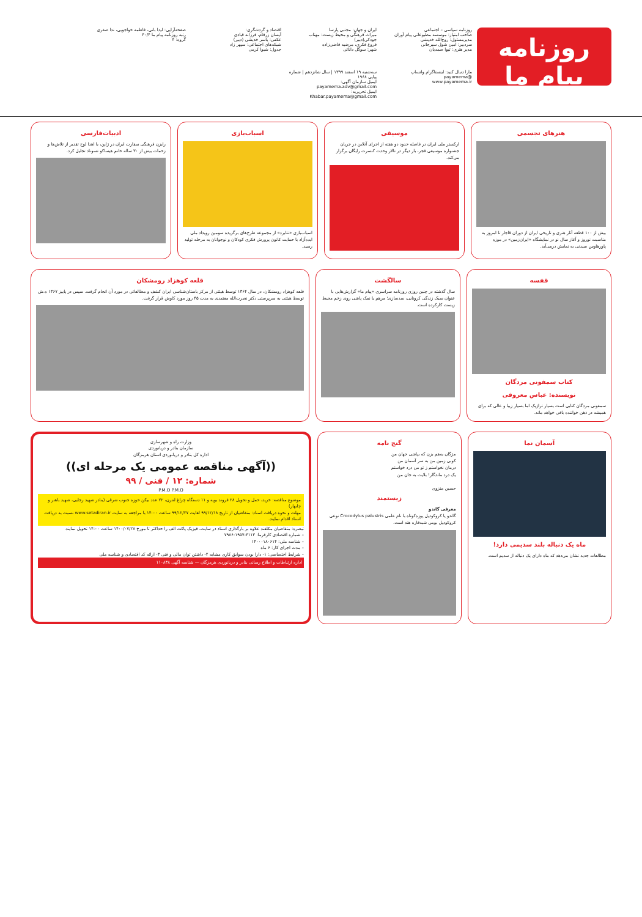روزنامه
پیام ما
روزنامه سیاسی – اجتماعی
صاحب امتیاز: موسسه مطبوعاتی پیام آوران
مدیرمسئول: روح‌الله خدیشی
سردبیر: امین شول سیرجانی
مدیر هنری: تیوا صمدیان
ایران و جهان: مجتبی پارسا
میراث فرهنگی و محیط زیست: مهتاب جودکی(دبیر)
فروغ فکری، مرضیه قاضی‌زاده
شهر: سوگل دانائی
اقتصاد و گردشگری:
آیسان زرفام، فرزانه قبادی
عکس: یاسر خدیشی (دبیر)
شبکه‌های اجتماعی: سپهر زاد
جدول: شیوا کرمی
صفحه‌آرایی: لیدا بانی، فاطمه خواجویی، ندا صفری
رتبه روزنامه پیام ما ۴۰/۴
گروه: ۴
مارا دنبال کنید: اینستاگرام واتساپ
@payamema
www.payamema.ir
سه‌شنبه ۱۹ اسفند ۱۳۹۹ | سال شانزدهم | شماره پیاپی ۱۹۶۸
ایمیل سازمان آگهی: payamema.adv@gmail.com
ایمیل تحریریه: Khabar.payamema@gmail.com
هنرهای تجسمی
بیش از ۱۰۰ قطعه آثار هنری و تاریخی ایران از دوران قاجار تا امروز به مناسبت نوروز و آغاز سال نو در نمایشگاه «ایران‌زمین» در موزه پاورهاوس سیدنی به نمایش درمی‌آید.
موسیقی
ارکستر ملی ایران در فاصله حدود دو هفته از اجرای آنلاین در جریان جشنواره موسیقی فجر، بار دیگر در تالار وحدت کنسرت رایگان برگزار می‌کند.
اسباب‌بازی
اسباب‌بازی «تتابرد» از مجموعه طرح‌های برگزیده سومین رویداد ملی ایده‌آزاد با حمایت کانون پرورش فکری کودکان و نوجوانان به مرحله تولید رسید.
ادبیات‌فارسی
رایزن فرهنگی سفارت ایران در ژاپن، با اهدا لوح تقدیر از تلاش‌ها و زحمات بیش از ۳۰ ساله خانم هیساکو تسوناد تجلیل کرد.
قفسه
کتاب سمفونی مردگان
نویسنده: عباس معروفی
سمفونی مردگان کتابی است بسیار تراژیک اما بسیار زیبا و عالی که برای همیشه در ذهن خواننده باقی خواهد ماند.
سالگشت
سال گذشته در چنین روزی روزنامه سراسری «پیام ما» گزارش‌هایی با عنوان سبک زندگی کرونایی، سدسازی؛ مرهم یا نمک پاشی روی زخم محیط زیست کارکرده است.
قلعه کوهزاد رومشکان
قلعه کوهزاد رومشکان، در سال ۱۳۶۴ توسط هیئتی از مرکز باستان‌شناسی ایران کشف و مطالعاتی در مورد آن انجام گرفت. سپس در پاییز ۱۳۶۷ ه.ش توسط هیئتی به سرپرستی دکتر نصرت‌الله معتمدی به مدت ۴۵ روز مورد کاوش قرار گرفت.
آسمان نما
ماه یک دنباله بلند سدیمی دارد!
مطالعات جدید نشان می‌دهد که ماه دارای یک دنباله از سدیم است.
گنج نامه
مژگان به‌هم بزن که بپاشی جهان من
کوبی زمین من به سر آسمان من
درمان نخواستم ز تو من درد خواستم
یک درد ماندگار! بلایت به جان من
حسین منزوی
زیستمند
معرفی گاندو
گاندو یا کروکودیل پوزه‌کوتاه با نام علمی Crocodylus palustris نوعی کروکودیل بومی شبه‌قاره هند است.
وزارت راه و شهرسازی
سازمان بنادر و دریانوردی
اداره کل بنادر و دریانوردی استان هرمزگان
((آگهی مناقصه عمومی یک مرحله ای))
شماره: ۱۲ / فنی / ۹۹
P.M.O P.M.O
موضوع مناقصه: خرید، حمل و تحویل ۲۸ فروند بویه و ۱۱ دستگاه چراغ لنترن، ۲۲ عدد بیکن حوزه جنوب شرقی (بنادر شهید رجایی، شهید باهنر و چابهار)
مهلت و نحوه دریافت اسناد: متقاضیان از تاریخ ۹۹/۱۲/۱۸ لغایت ۹۹/۱۲/۲۷ ساعت ۱۴:۰۰ با مراجعه به سایت www.setadiran.ir نسبت به دریافت اسناد اقدام نمایند.
تبصره: متقاضیان مکلفند علاوه بر بارگذاری اسناد در سایت، فیزیک پاکت الف را حداکثر تا مورخ ۱۴۰۰/۰۷/۲۸ ساعت ۱۴:۰۰ تحویل نمایند.
– شماره اقتصادی کارفرما: ۴۱۱۳-۱۹۵۷-۷۹۸۶
– شناسه ملی: ۱۴۰۰۰۱۸۰۶۱۴
– مدت اجرای کار: ۶ ماه
– شرایط اختصاصی: ۱- دارا بودن سوابق کاری مشابه ۲- داشتن توان مالی و فنی ۳- ارائه کد اقتصادی و شناسه ملی
اداره ارتباطات و اطلاع رسانی بنادر و دریانوردی هرمزگان — شناسه آگهی ۱۱۰۸۳۸